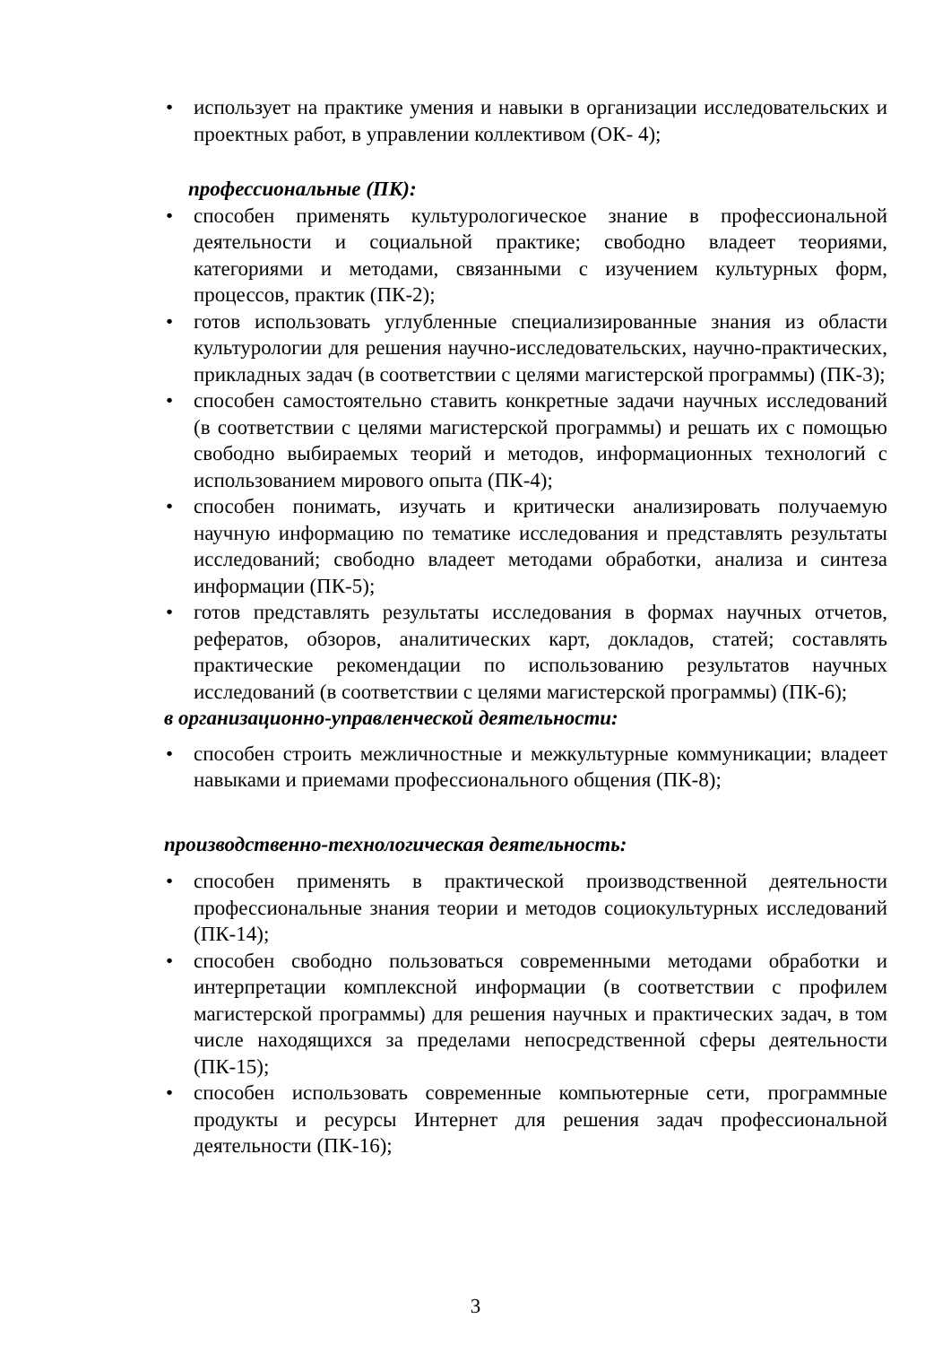• использует на практике умения и навыки в организации исследовательских и проектных работ, в управлении коллективом (ОК- 4);
профессиональные (ПК):
• способен применять культурологическое знание в профессиональной деятельности и социальной практике; свободно владеет теориями, категориями и методами, связанными с изучением культурных форм, процессов, практик (ПК-2);
• готов использовать углубленные специализированные знания из области культурологии для решения научно-исследовательских, научно-практических, прикладных задач (в соответствии с целями магистерской программы) (ПК-3);
• способен самостоятельно ставить конкретные задачи научных исследований (в соответствии с целями магистерской программы) и решать их с помощью свободно выбираемых теорий и методов, информационных технологий с использованием мирового опыта (ПК-4);
• способен понимать, изучать и критически анализировать получаемую научную информацию по тематике исследования и представлять результаты исследований; свободно владеет методами обработки, анализа и синтеза информации (ПК-5);
• готов представлять результаты исследования в формах научных отчетов, рефератов, обзоров, аналитических карт, докладов, статей; составлять практические рекомендации по использованию результатов научных исследований (в соответствии с целями магистерской программы) (ПК-6);
в организационно-управленческой деятельности:
• способен строить межличностные и межкультурные коммуникации; владеет навыками и приемами профессионального общения (ПК-8);
производственно-технологическая деятельность:
• способен применять в практической производственной деятельности профессиональные знания теории и методов социокультурных исследований (ПК-14);
• способен свободно пользоваться современными методами обработки и интерпретации комплексной информации (в соответствии с профилем магистерской программы) для решения научных и практических задач, в том числе находящихся за пределами непосредственной сферы деятельности (ПК-15);
• способен использовать современные компьютерные сети, программные продукты и ресурсы Интернет для решения задач профессиональной деятельности (ПК-16);
3